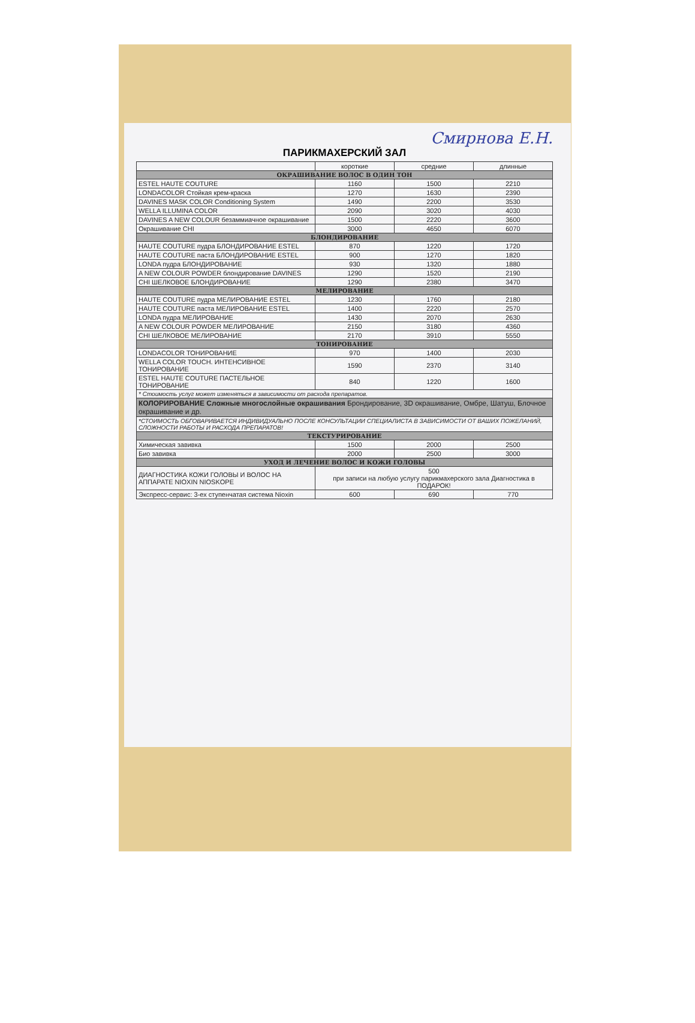Смирнова Е.Н.
ПАРИКМАХЕРСКИЙ ЗАЛ
| | короткие | средние | длинные |
| --- | --- | --- | --- |
| ОКРАШИВАНИЕ ВОЛОС В ОДИН ТОН | | | |
| ESTEL HAUTE COUTURE | 1160 | 1500 | 2210 |
| LONDACOLOR Стойкая крем-краска | 1270 | 1630 | 2390 |
| DAVINES MASK COLOR Conditioning System | 1490 | 2200 | 3530 |
| WELLA ILLUMINA COLOR | 2090 | 3020 | 4030 |
| DAVINES A NEW COLOUR безаммиачное окрашивание | 1500 | 2220 | 3600 |
| Окрашивание CHI | 3000 | 4650 | 6070 |
| БЛОНДИРОВАНИЕ | | | |
| HAUTE COUTURE пудра БЛОНДИРОВАНИЕ ESTEL | 870 | 1220 | 1720 |
| HAUTE COUTURE паста БЛОНДИРОВАНИЕ ESTEL | 900 | 1270 | 1820 |
| LONDA пудра БЛОНДИРОВАНИЕ | 930 | 1320 | 1880 |
| A NEW COLOUR POWDER блондирование DAVINES | 1290 | 1520 | 2190 |
| CHI ШЕЛКОВОЕ БЛОНДИРОВАНИЕ | 1290 | 2380 | 3470 |
| МЕЛИРОВАНИЕ | | | |
| HAUTE COUTURE пудра МЕЛИРОВАНИЕ ESTEL | 1230 | 1760 | 2180 |
| HAUTE COUTURE паста МЕЛИРОВАНИЕ ESTEL | 1400 | 2220 | 2570 |
| LONDA пудра МЕЛИРОВАНИЕ | 1430 | 2070 | 2630 |
| A NEW COLOUR POWDER МЕЛИРОВАНИЕ | 2150 | 3180 | 4360 |
| CHI ШЕЛКОВОЕ МЕЛИРОВАНИЕ | 2170 | 3910 | 5550 |
| ТОНИРОВАНИЕ | | | |
| LONDACOLOR ТОНИРОВАНИЕ | 970 | 1400 | 2030 |
| WELLA COLOR TOUCH. ИНТЕНСИВНОЕ ТОНИРОВАНИЕ | 1590 | 2370 | 3140 |
| ESTEL HAUTE COUTURE ПАСТЕЛЬНОЕ ТОНИРОВАНИЕ | 840 | 1220 | 1600 |
| * Стоимость услуг может изменяться в зависимости от расхода препаратов. | | | |
| КОЛОРИРОВАНИЕ Сложные многослойные окрашивания Брондирование, 3D окрашивание, Омбре, Шатуш, Блочное окрашивание и др. | | | |
| *СТОИМОСТЬ ОБГОВАРИВАЕТСЯ ИНДИВИДУАЛЬНО ПОСЛЕ КОНСУЛЬТАЦИИ СПЕЦИАЛИСТА В ЗАВИСИМОСТИ ОТ ВАШИХ ПОЖЕЛАНИЙ, СЛОЖНОСТИ РАБОТЫ И РАСХОДА ПРЕПАРАТОВ! | | | |
| ТЕКСТУРИРОВАНИЕ | | | |
| Химическая завивка | 1500 | 2000 | 2500 |
| Био завивка | 2000 | 2500 | 3000 |
| УХОД И ЛЕЧЕНИЕ ВОЛОС И КОЖИ ГОЛОВЫ | | | |
| ДИАГНОСТИКА КОЖИ ГОЛОВЫ И ВОЛОС НА АППАРАТЕ NIOXIN NIOSKOPE | 500 при записи на любую услугу парикмахерского зала Диагностика в ПОДАРОК! | | |
| Экспресс-сервис: 3-ех ступенчатая система Nioxin | 600 | 690 | 770 |